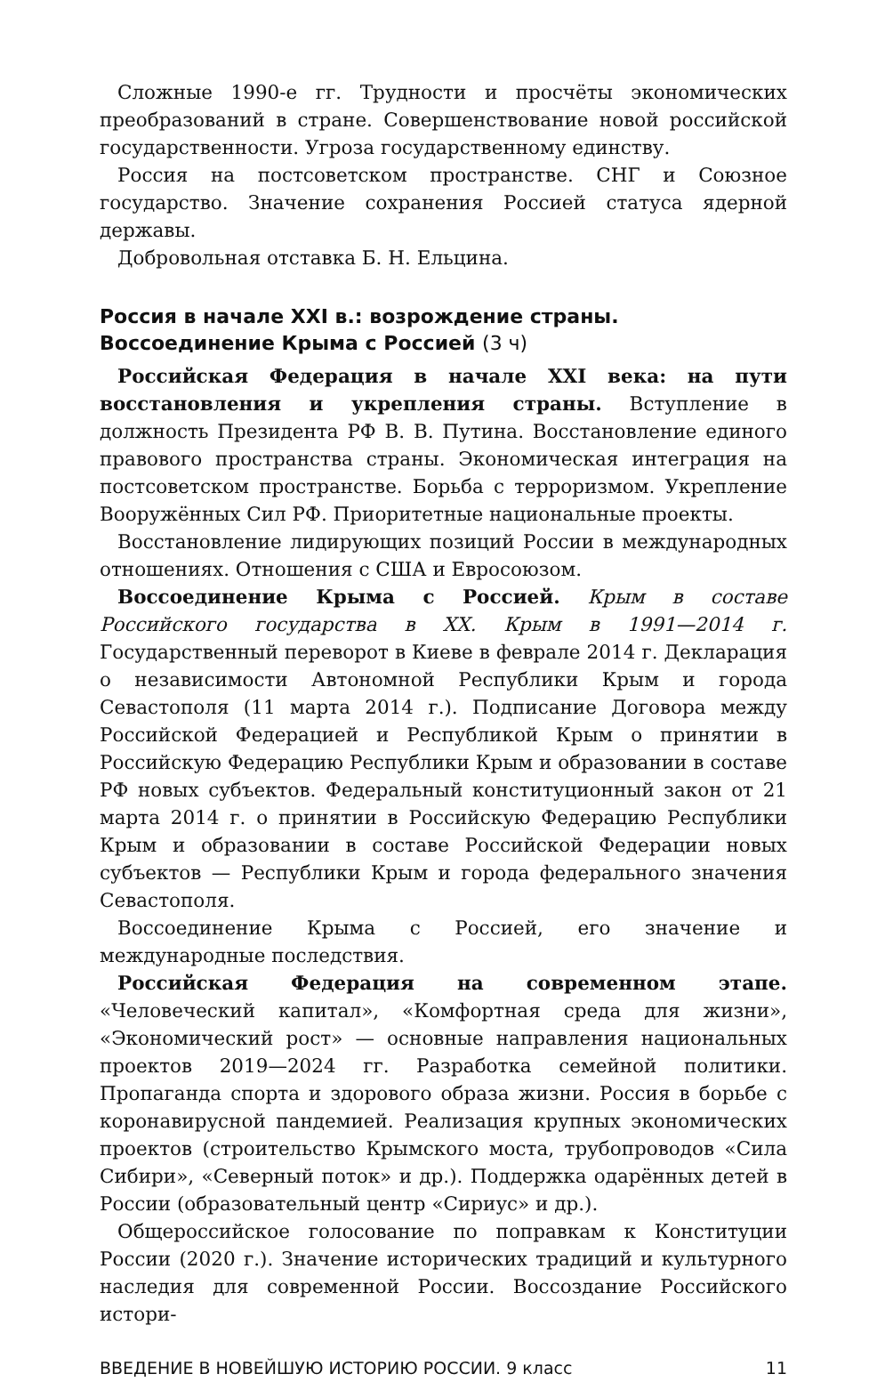Сложные 1990-е гг. Трудности и просчёты экономических преобразований в стране. Совершенствование новой российской государственности. Угроза государственному единству.
Россия на постсоветском пространстве. СНГ и Союзное государство. Значение сохранения Россией статуса ядерной державы.
Добровольная отставка Б. Н. Ельцина.
Россия в начале XXI в.: возрождение страны.
Воссоединение Крыма с Россией (3 ч)
Российская Федерация в начале XXI века: на пути восстановления и укрепления страны. Вступление в должность Президента РФ В. В. Путина. Восстановление единого правового пространства страны. Экономическая интеграция на постсоветском пространстве. Борьба с терроризмом. Укрепление Вооружённых Сил РФ. Приоритетные национальные проекты.
Восстановление лидирующих позиций России в международных отношениях. Отношения с США и Евросоюзом.
Воссоединение Крыма с Россией. Крым в составе Российского государства в XX. Крым в 1991—2014 г. Государственный переворот в Киеве в феврале 2014 г. Декларация о независимости Автономной Республики Крым и города Севастополя (11 марта 2014 г.). Подписание Договора между Российской Федерацией и Республикой Крым о принятии в Российскую Федерацию Республики Крым и образовании в составе РФ новых субъектов. Федеральный конституционный закон от 21 марта 2014 г. о принятии в Российскую Федерацию Республики Крым и образовании в составе Российской Федерации новых субъектов — Республики Крым и города федерального значения Севастополя.
Воссоединение Крыма с Россией, его значение и международные последствия.
Российская Федерация на современном этапе. «Человеческий капитал», «Комфортная среда для жизни», «Экономический рост» — основные направления национальных проектов 2019—2024 гг. Разработка семейной политики. Пропаганда спорта и здорового образа жизни. Россия в борьбе с коронавирусной пандемией. Реализация крупных экономических проектов (строительство Крымского моста, трубопроводов «Сила Сибири», «Северный поток» и др.). Поддержка одарённых детей в России (образовательный центр «Сириус» и др.).
Общероссийское голосование по поправкам к Конституции России (2020 г.). Значение исторических традиций и культурного наследия для современной России. Воссоздание Российского истори-
ВВЕДЕНИЕ В НОВЕЙШУЮ ИСТОРИЮ РОССИИ. 9 класс 11